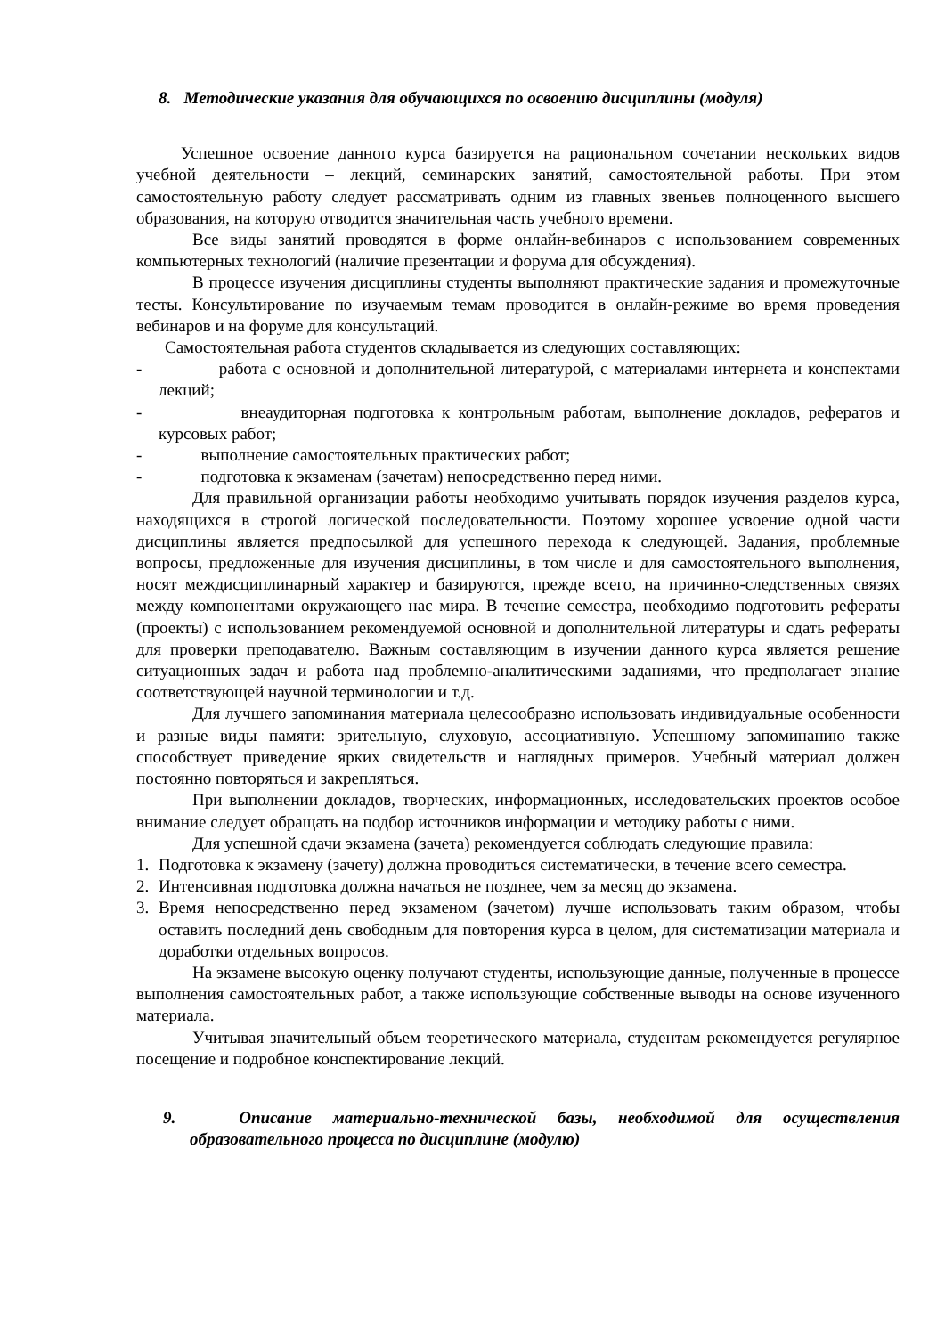8. Методические указания для обучающихся по освоению дисциплины (модуля)
Успешное освоение данного курса базируется на рациональном сочетании нескольких видов учебной деятельности – лекций, семинарских занятий, самостоятельной работы. При этом самостоятельную работу следует рассматривать одним из главных звеньев полноценного высшего образования, на которую отводится значительная часть учебного времени.
Все виды занятий проводятся в форме онлайн-вебинаров с использованием современных компьютерных технологий (наличие презентации и форума для обсуждения).
В процессе изучения дисциплины студенты выполняют практические задания и промежуточные тесты. Консультирование по изучаемым темам проводится в онлайн-режиме во время проведения вебинаров и на форуме для консультаций.
Самостоятельная работа студентов складывается из следующих составляющих:
- работа с основной и дополнительной литературой, с материалами интернета и конспектами лекций;
- внеаудиторная подготовка к контрольным работам, выполнение докладов, рефератов и курсовых работ;
- выполнение самостоятельных практических работ;
- подготовка к экзаменам (зачетам) непосредственно перед ними.
Для правильной организации работы необходимо учитывать порядок изучения разделов курса, находящихся в строгой логической последовательности. Поэтому хорошее усвоение одной части дисциплины является предпосылкой для успешного перехода к следующей. Задания, проблемные вопросы, предложенные для изучения дисциплины, в том числе и для самостоятельного выполнения, носят междисциплинарный характер и базируются, прежде всего, на причинно-следственных связях между компонентами окружающего нас мира. В течение семестра, необходимо подготовить рефераты (проекты) с использованием рекомендуемой основной и дополнительной литературы и сдать рефераты для проверки преподавателю. Важным составляющим в изучении данного курса является решение ситуационных задач и работа над проблемно-аналитическими заданиями, что предполагает знание соответствующей научной терминологии и т.д.
Для лучшего запоминания материала целесообразно использовать индивидуальные особенности и разные виды памяти: зрительную, слуховую, ассоциативную. Успешному запоминанию также способствует приведение ярких свидетельств и наглядных примеров. Учебный материал должен постоянно повторяться и закрепляться.
При выполнении докладов, творческих, информационных, исследовательских проектов особое внимание следует обращать на подбор источников информации и методику работы с ними.
Для успешной сдачи экзамена (зачета) рекомендуется соблюдать следующие правила:
1. Подготовка к экзамену (зачету) должна проводиться систематически, в течение всего семестра.
2. Интенсивная подготовка должна начаться не позднее, чем за месяц до экзамена.
3. Время непосредственно перед экзаменом (зачетом) лучше использовать таким образом, чтобы оставить последний день свободным для повторения курса в целом, для систематизации материала и доработки отдельных вопросов.
На экзамене высокую оценку получают студенты, использующие данные, полученные в процессе выполнения самостоятельных работ, а также использующие собственные выводы на основе изученного материала.
Учитывая значительный объем теоретического материала, студентам рекомендуется регулярное посещение и подробное конспектирование лекций.
9. Описание материально-технической базы, необходимой для осуществления образовательного процесса по дисциплине (модулю)